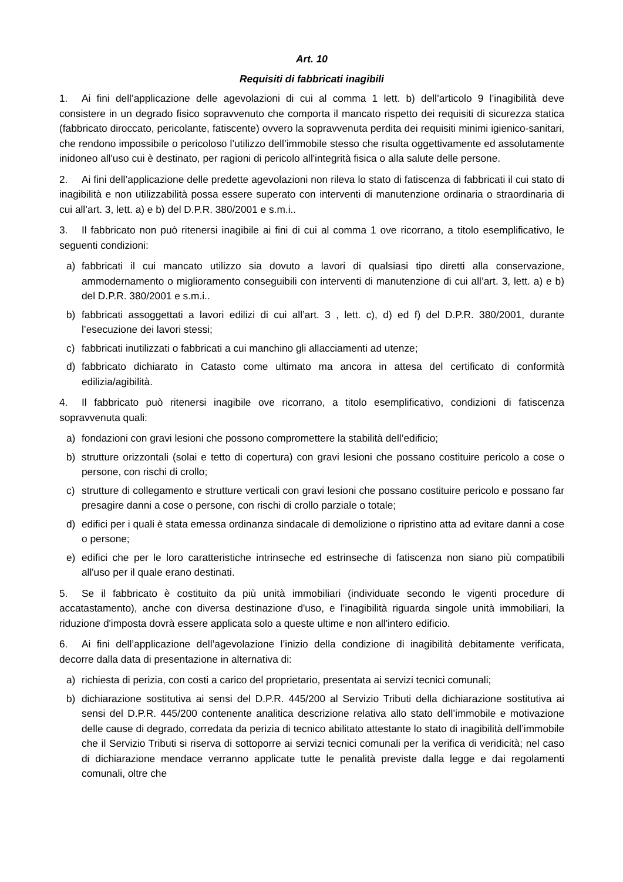Art. 10
Requisiti di fabbricati inagibili
1. Ai fini dell’applicazione delle agevolazioni di cui al comma 1 lett. b) dell’articolo 9 l’inagibilità deve consistere in un degrado fisico sopravvenuto che comporta il mancato rispetto dei requisiti di sicurezza statica (fabbricato diroccato, pericolante, fatiscente) ovvero la sopravvenuta perdita dei requisiti minimi igienico-sanitari, che rendono impossibile o pericoloso l’utilizzo dell’immobile stesso che risulta oggettivamente ed assolutamente inidoneo all'uso cui è destinato, per ragioni di pericolo all'integrità fisica o alla salute delle persone.
2. Ai fini dell’applicazione delle predette agevolazioni non rileva lo stato di fatiscenza di fabbricati il cui stato di inagibilità e non utilizzabilità possa essere superato con interventi di manutenzione ordinaria o straordinaria di cui all’art. 3, lett. a) e b) del D.P.R. 380/2001 e s.m.i..
3. Il fabbricato non può ritenersi inagibile ai fini di cui al comma 1 ove ricorrano, a titolo esemplificativo, le seguenti condizioni:
a) fabbricati il cui mancato utilizzo sia dovuto a lavori di qualsiasi tipo diretti alla conservazione, ammodernamento o miglioramento conseguibili con interventi di manutenzione di cui all’art. 3, lett. a) e b) del D.P.R. 380/2001 e s.m.i..
b) fabbricati assoggettati a lavori edilizi di cui all’art. 3 , lett. c), d) ed f) del D.P.R. 380/2001, durante l’esecuzione dei lavori stessi;
c) fabbricati inutilizzati o fabbricati a cui manchino gli allacciamenti ad utenze;
d) fabbricato dichiarato in Catasto come ultimato ma ancora in attesa del certificato di conformità edilizia/agibilità.
4. Il fabbricato può ritenersi inagibile ove ricorrano, a titolo esemplificativo, condizioni di fatiscenza sopravvenuta quali:
a) fondazioni con gravi lesioni che possono compromettere la stabilità dell’edificio;
b) strutture orizzontali (solai e tetto di copertura) con gravi lesioni che possano costituire pericolo a cose o persone, con rischi di crollo;
c) strutture di collegamento e strutture verticali con gravi lesioni che possano costituire pericolo e possano far presagire danni a cose o persone, con rischi di crollo parziale o totale;
d) edifici per i quali è stata emessa ordinanza sindacale di demolizione o ripristino atta ad evitare danni a cose o persone;
e) edifici che per le loro caratteristiche intrinseche ed estrinseche di fatiscenza non siano più compatibili all'uso per il quale erano destinati.
5. Se il fabbricato è costituito da più unità immobiliari (individuate secondo le vigenti procedure di accatastamento), anche con diversa destinazione d'uso, e l’inagibilità riguarda singole unità immobiliari, la riduzione d'imposta dovrà essere applicata solo a queste ultime e non all'intero edificio.
6. Ai fini dell’applicazione dell’agevolazione l’inizio della condizione di inagibilità debitamente verificata, decorre dalla data di presentazione in alternativa di:
a) richiesta di perizia, con costi a carico del proprietario, presentata ai servizi tecnici comunali;
b) dichiarazione sostitutiva ai sensi del D.P.R. 445/200 al Servizio Tributi della dichiarazione sostitutiva ai sensi del D.P.R. 445/200 contenente analitica descrizione relativa allo stato dell’immobile e motivazione delle cause di degrado, corredata da perizia di tecnico abilitato attestante lo stato di inagibilità dell’immobile che il Servizio Tributi si riserva di sottoporre ai servizi tecnici comunali per la verifica di veridicità; nel caso di dichiarazione mendace verranno applicate tutte le penalità previste dalla legge e dai regolamenti comunali, oltre che